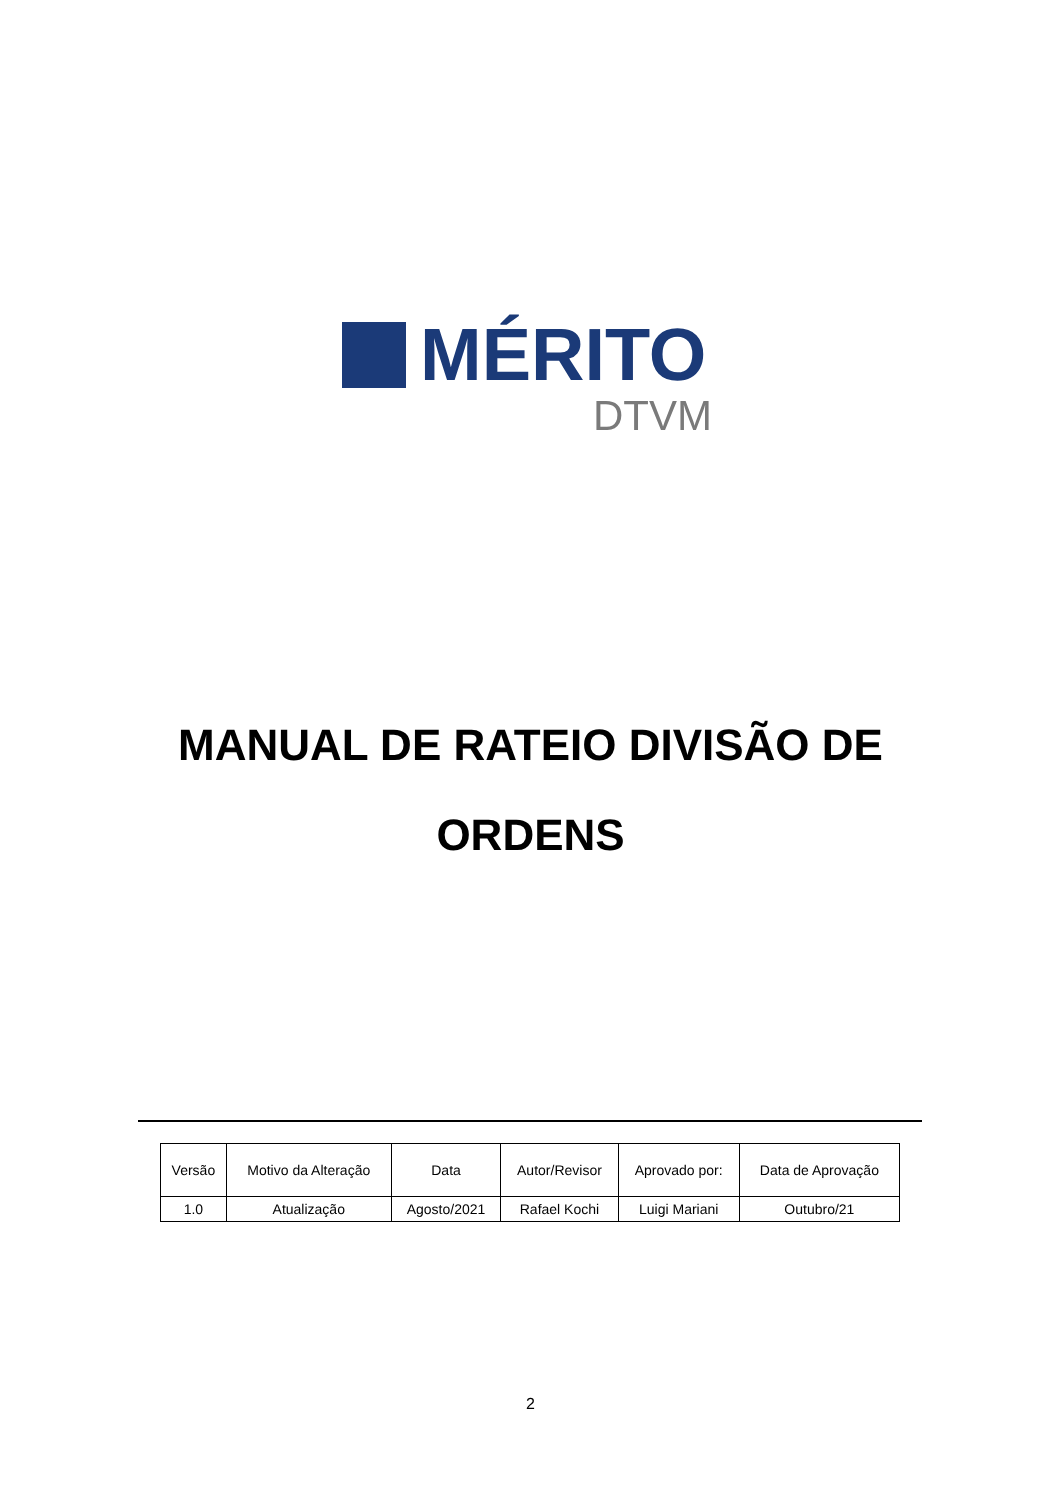MÉRITO
DTVM
MANUAL DE RATEIO DIVISÃO DE
ORDENS
| Versão | Motivo da Alteração | Data | Autor/Revisor | Aprovado por: | Data de Aprovação |
| --- | --- | --- | --- | --- | --- |
| 1.0 | Atualização | Agosto/2021 | Rafael Kochi | Luigi Mariani | Outubro/21 |
2